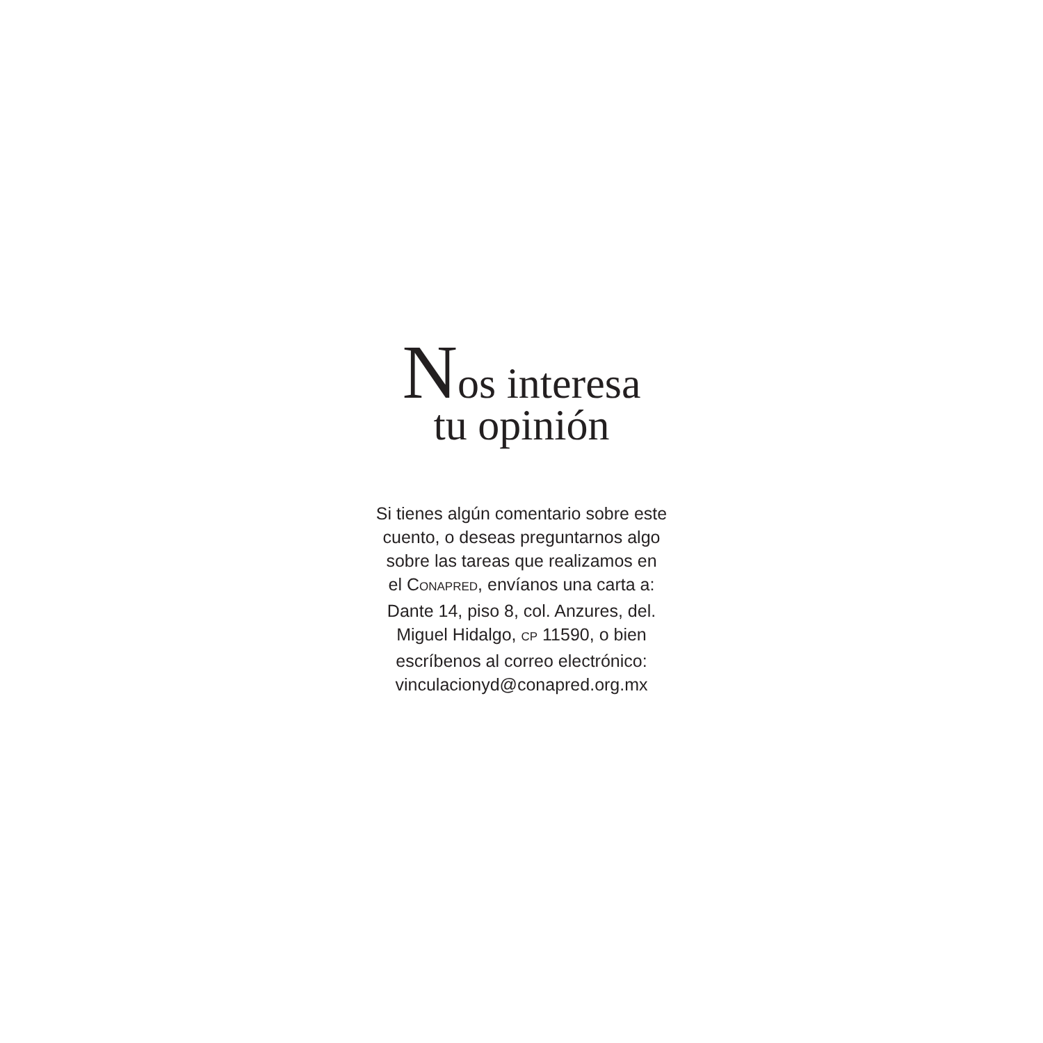Nos interesa
tu opinión
Si tienes algún comentario sobre este
cuento, o deseas preguntarnos algo
sobre las tareas que realizamos en
el CONAPRED, envíanos una carta a:
Dante 14, piso 8, col. Anzures, del.
Miguel Hidalgo, CP 11590, o bien
escríbenos al correo electrónico:
vinculacionyd@conapred.org.mx